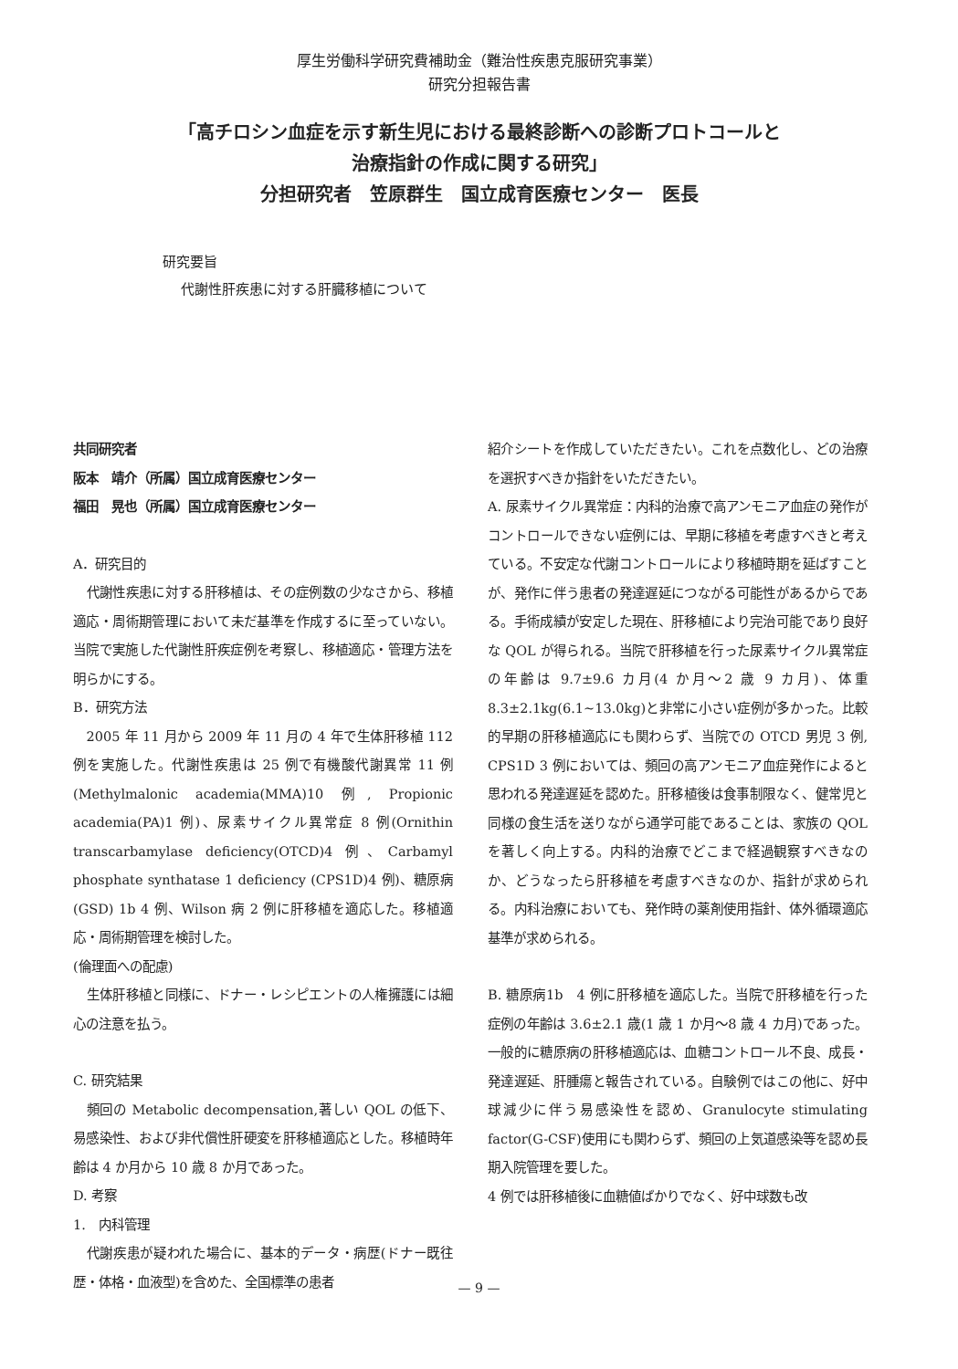厚生労働科学研究費補助金（難治性疾患克服研究事業）
研究分担報告書
「高チロシン血症を示す新生児における最終診断への診断プロトコールと
治療指針の作成に関する研究」
分担研究者　笠原群生　国立成育医療センター　医長
研究要旨
代謝性肝疾患に対する肝臓移植について
共同研究者
阪本　靖介（所属）国立成育医療センター
福田　晃也（所属）国立成育医療センター
A．研究目的
代謝性疾患に対する肝移植は、その症例数の少なさから、移植適応・周術期管理において未だ基準を作成するに至っていない。当院で実施した代謝性肝疾症例を考察し、移植適応・管理方法を明らかにする。
B．研究方法
2005 年 11 月から 2009 年 11 月の 4 年で生体肝移植 112 例を実施した。代謝性疾患は 25 例で有機酸代謝異常 11 例(Methylmalonic academia(MMA)10 例, Propionic academia(PA)1 例)、尿素サイクル異常症 8 例(Ornithin transcarbamylase deficiency(OTCD)4 例、Carbamyl phosphate synthatase 1 deficiency (CPS1D)4 例)、糖原病(GSD) 1b 4 例、Wilson 病 2 例に肝移植を適応した。移植適応・周術期管理を検討した。
(倫理面への配慮)
生体肝移植と同様に、ドナー・レシピエントの人権擁護には細心の注意を払う。
C. 研究結果
頻回の Metabolic decompensation,著しい QOL の低下、易感染性、および非代償性肝硬変を肝移植適応とした。移植時年齢は 4 か月から 10 歳 8 か月であった。
D. 考察
1.　内科管理
代謝疾患が疑われた場合に、基本的データ・病歴(ドナー既往歴・体格・血液型)を含めた、全国標準の患者
紹介シートを作成していただきたい。これを点数化し、どの治療を選択すべきか指針をいただきたい。
A. 尿素サイクル異常症：内科的治療で高アンモニア血症の発作がコントロールできない症例には、早期に移植を考慮すべきと考えている。不安定な代謝コントロールにより移植時期を延ばすことが、発作に伴う患者の発達遅延につながる可能性があるからである。手術成績が安定した現在、肝移植により完治可能であり良好な QOL が得られる。当院で肝移植を行った尿素サイクル異常症の年齢は 9.7±9.6 カ月(4 か月～2 歳 9 カ月)、体重 8.3±2.1kg(6.1~13.0kg)と非常に小さい症例が多かった。比較的早期の肝移植適応にも関わらず、当院での OTCD 男児 3 例, CPS1D 3 例においては、頻回の高アンモニア血症発作によると思われる発達遅延を認めた。肝移植後は食事制限なく、健常児と同様の食生活を送りながら通学可能であることは、家族の QOL を著しく向上する。内科的治療でどこまで経過観察すべきなのか、どうなったら肝移植を考慮すべきなのか、指針が求められる。内科治療においても、発作時の薬剤使用指針、体外循環適応基準が求められる。
B. 糖原病1b　4 例に肝移植を適応した。当院で肝移植を行った症例の年齢は 3.6±2.1 歳(1 歳 1 か月～8 歳 4 カ月)であった。一般的に糖原病の肝移植適応は、血糖コントロール不良、成長・発達遅延、肝腫瘍と報告されている。自験例ではこの他に、好中球減少に伴う易感染性を認め、Granulocyte stimulating factor(G-CSF)使用にも関わらず、頻回の上気道感染等を認め長期入院管理を要した。
4 例では肝移植後に血糖値ばかりでなく、好中球数も改
— 9 —